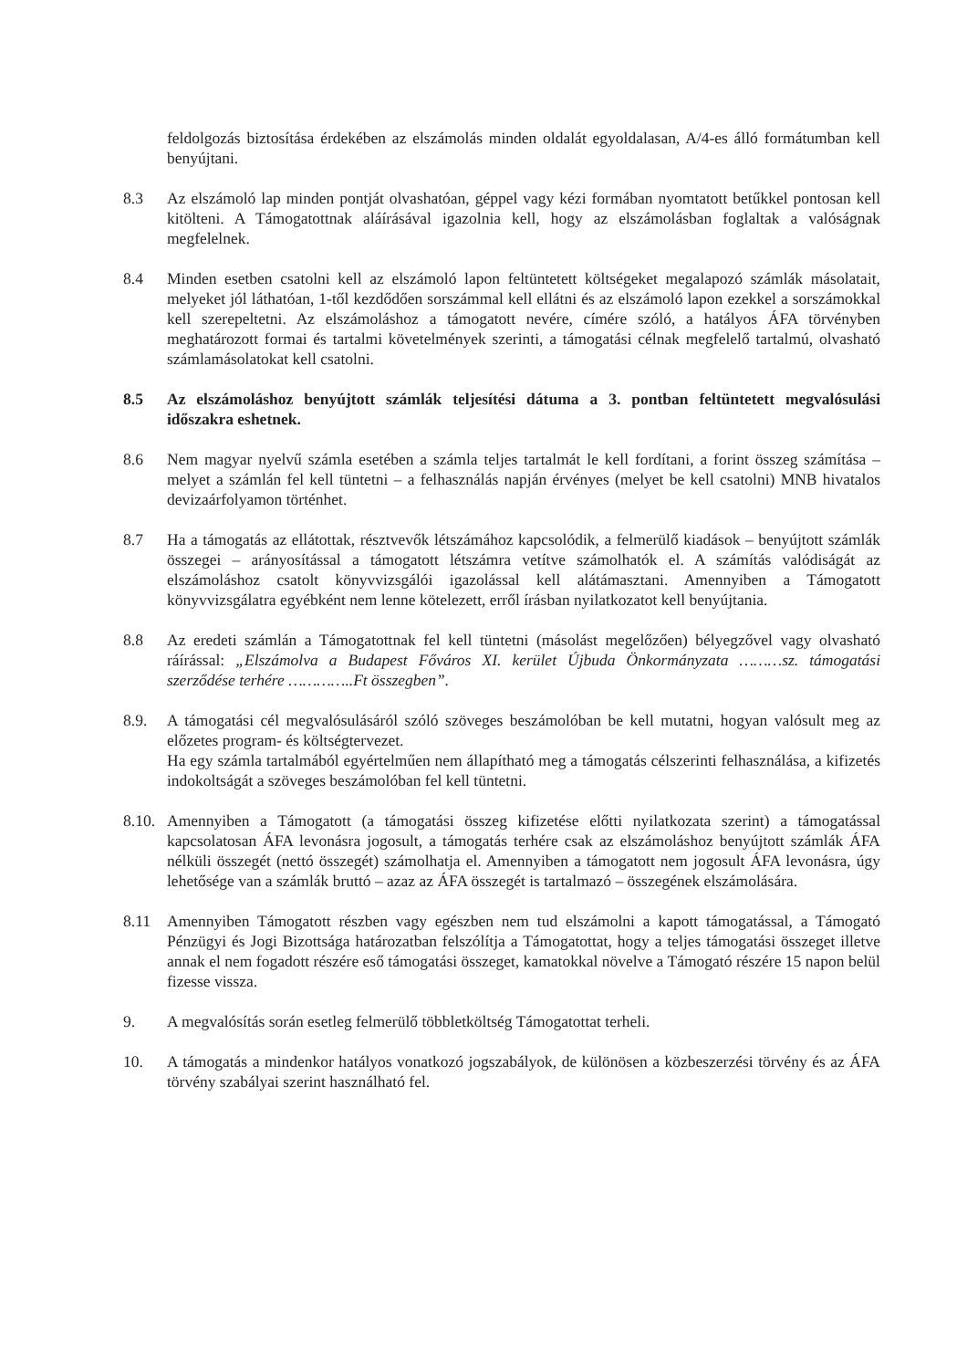feldolgozás biztosítása érdekében az elszámolás minden oldalát egyoldalasan, A/4-es álló formátumban kell benyújtani.
8.3 Az elszámoló lap minden pontját olvashatóan, géppel vagy kézi formában nyomtatott betűkkel pontosan kell kitölteni. A Támogatottnak aláírásával igazolnia kell, hogy az elszámolásban foglaltak a valóságnak megfelelnek.
8.4 Minden esetben csatolni kell az elszámoló lapon feltüntetett költségeket megalapozó számlák másolatait, melyeket jól láthatóan, 1-től kezdődően sorszámmal kell ellátni és az elszámoló lapon ezekkel a sorszámokkal kell szerepeltetni. Az elszámoláshoz a támogatott nevére, címére szóló, a hatályos ÁFA törvényben meghatározott formai és tartalmi követelmények szerinti, a támogatási célnak megfelelő tartalmú, olvasható számlamásolatokat kell csatolni.
8.5 Az elszámoláshoz benyújtott számlák teljesítési dátuma a 3. pontban feltüntetett megvalósulási időszakra eshetnek.
8.6 Nem magyar nyelvű számla esetében a számla teljes tartalmát le kell fordítani, a forint összeg számítása – melyet a számlán fel kell tüntetni – a felhasználás napján érvényes (melyet be kell csatolni) MNB hivatalos devizaárfolyamon történhet.
8.7 Ha a támogatás az ellátottak, résztvevők létszámához kapcsolódik, a felmerülő kiadások – benyújtott számlák összegei – arányosítással a támogatott létszámra vetítve számolhatók el. A számítás valódiságát az elszámoláshoz csatolt könyvvizsgálói igazolással kell alátámasztani. Amennyiben a Támogatott könyvvizsgálatra egyébként nem lenne kötelezett, erről írásban nyilatkozatot kell benyújtania.
8.8 Az eredeti számlán a Támogatottnak fel kell tüntetni (másolást megelőzően) bélyegzővel vagy olvasható ráírással: „Elszámolva a Budapest Főváros XI. kerület Újbuda Önkormányzata ………sz. támogatási szerződése terhére …………..Ft összegben”.
8.9. A támogatási cél megvalósulásáról szóló szöveges beszámolóban be kell mutatni, hogyan valósult meg az előzetes program- és költségtervezet.
Ha egy számla tartalmából egyértelműen nem állapítható meg a támogatás célszerinti felhasználása, a kifizetés indokoltságát a szöveges beszámolóban fel kell tüntetni.
8.10.
Amennyiben a Támogatott (a támogatási összeg kifizetése előtti nyilatkozata szerint) a támogatással kapcsolatosan ÁFA levonásra jogosult, a támogatás terhére csak az elszámoláshoz benyújtott számlák ÁFA nélküli összegét (nettó összegét) számolhatja el. Amennyiben a támogatott nem jogosult ÁFA levonásra, úgy lehetősége van a számlák bruttó – azaz az ÁFA összegét is tartalmazó – összegének elszámolására.
8.11 Amennyiben Támogatott részben vagy egészben nem tud elszámolni a kapott támogatással, a Támogató Pénzügyi és Jogi Bizottsága határozatban felszólítja a Támogatottat, hogy a teljes támogatási összeget illetve annak el nem fogadott részére eső támogatási összeget, kamatokkal növelve a Támogató részére 15 napon belül fizesse vissza.
9. A megvalósítás során esetleg felmerülő többletköltség Támogatottat terheli.
10. A támogatás a mindenkor hatályos vonatkozó jogszabályok, de különösen a közbeszerzési törvény és az ÁFA törvény szabályai szerint használható fel.